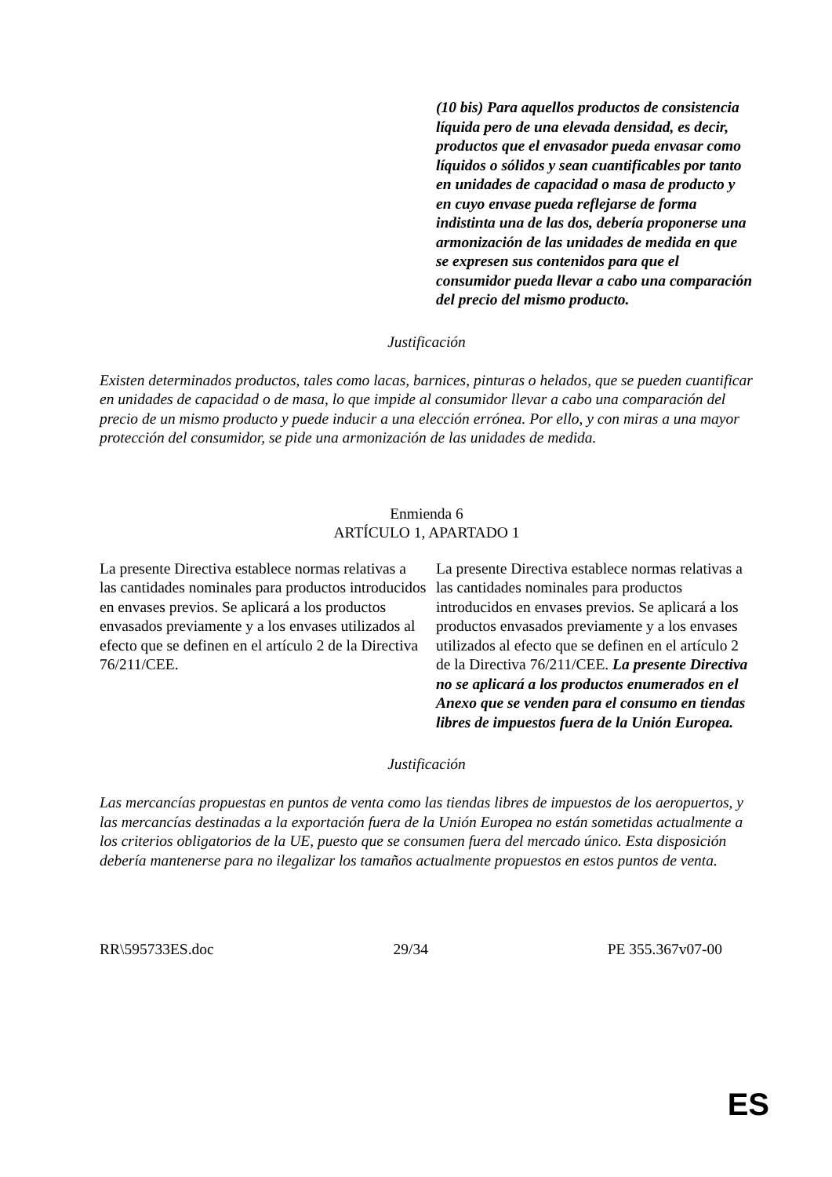| | (10 bis) Para aquellos productos de consistencia líquida pero de una elevada densidad, es decir, productos que el envasador pueda envasar como líquidos o sólidos y sean cuantificables por tanto en unidades de capacidad o masa de producto y en cuyo envase pueda reflejarse de forma indistinta una de las dos, debería proponerse una armonización de las unidades de medida en que se expresen sus contenidos para que el consumidor pueda llevar a cabo una comparación del precio del mismo producto. |
Justificación
Existen determinados productos, tales como lacas, barnices, pinturas o helados, que se pueden cuantificar en unidades de capacidad o de masa, lo que impide al consumidor llevar a cabo una comparación del precio de un mismo producto y puede inducir a una elección errónea. Por ello, y con miras a una mayor protección del consumidor, se pide una armonización de las unidades de medida.
Enmienda 6
ARTÍCULO 1, APARTADO 1
| La presente Directiva establece normas relativas a las cantidades nominales para productos introducidos en envases previos. Se aplicará a los productos envasados previamente y a los envases utilizados al efecto que se definen en el artículo 2 de la Directiva 76/211/CEE. | La presente Directiva establece normas relativas a las cantidades nominales para productos introducidos en envases previos. Se aplicará a los productos envasados previamente y a los envases utilizados al efecto que se definen en el artículo 2 de la Directiva 76/211/CEE. La presente Directiva no se aplicará a los productos enumerados en el Anexo que se venden para el consumo en tiendas libres de impuestos fuera de la Unión Europea. |
Justificación
Las mercancías propuestas en puntos de venta como las tiendas libres de impuestos de los aeropuertos, y las mercancías destinadas a la exportación fuera de la Unión Europea no están sometidas actualmente a los criterios obligatorios de la UE, puesto que se consumen fuera del mercado único. Esta disposición debería mantenerse para no ilegalizar los tamaños actualmente propuestos en estos puntos de venta.
RR\595733ES.doc 29/34 PE 355.367v07-00
ES